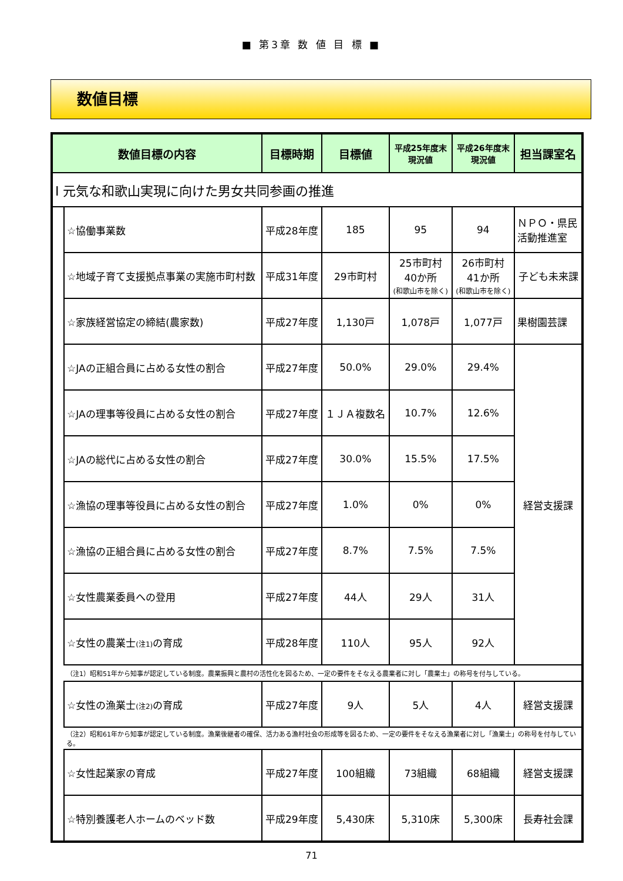■ 第3章 数 値 目 標 ■
数値目標
| 数値目標の内容 | | 目標時期 | 目標値 | 平成25年度末 現況値 | 平成26年度末 現況値 | 担当課室名 |
| --- | --- | --- | --- | --- | --- | --- |
| Ⅰ 元気な和歌山実現に向けた男女共同参画の推進 | | | | | | |
| | ☆協働事業数 | 平成28年度 | 185 | 95 | 94 | ＮＰＯ・県民 活動推進室 |
| | ☆地域子育て支援拠点事業の実施市町村数 | 平成31年度 | 29市町村 | 25市町村 40か所 (和歌山市を除く) | 26市町村 41か所 (和歌山市を除く) | 子ども未来課 |
| | ☆家族経営協定の締結(農家数) | 平成27年度 | 1,130戸 | 1,078戸 | 1,077戸 | 果樹園芸課 |
| | ☆JAの正組合員に占める女性の割合 | 平成27年度 | 50.0% | 29.0% | 29.4% | 経営支援課 |
| | ☆JAの理事等役員に占める女性の割合 | 平成27年度 | １ＪＡ複数名 | 10.7% | 12.6% | |
| | ☆JAの総代に占める女性の割合 | 平成27年度 | 30.0% | 15.5% | 17.5% | |
| | ☆漁協の理事等役員に占める女性の割合 | 平成27年度 | 1.0% | 0% | 0% | |
| | ☆漁協の正組合員に占める女性の割合 | 平成27年度 | 8.7% | 7.5% | 7.5% | |
| | ☆女性農業委員への登用 | 平成27年度 | 44人 | 29人 | 31人 | |
| | ☆女性の農業士 (注1) の育成 | 平成28年度 | 110人 | 95人 | 92人 | |
| | （注1）昭和51年から知事が認定している制度。農業振興と農村の活性化を図るため、一定の要件をそなえる農業者に対し「農業士」の称号を付与している。 | | | | | |
| | ☆女性の漁業士 (注2) の育成 | 平成27年度 | 9人 | 5人 | 4人 | 経営支援課 |
| | （注2）昭和61年から知事が認定している制度。漁業後継者の確保、活力ある漁村社会の形成等を図るため、一定の要件をそなえる漁業者に対し「漁業士」の称号を付与している。 | | | | | |
| | ☆女性起業家の育成 | 平成27年度 | 100組織 | 73組織 | 68組織 | 経営支援課 |
| | ☆特別養護老人ホームのベッド数 | 平成29年度 | 5,430床 | 5,310床 | 5,300床 | 長寿社会課 |
71